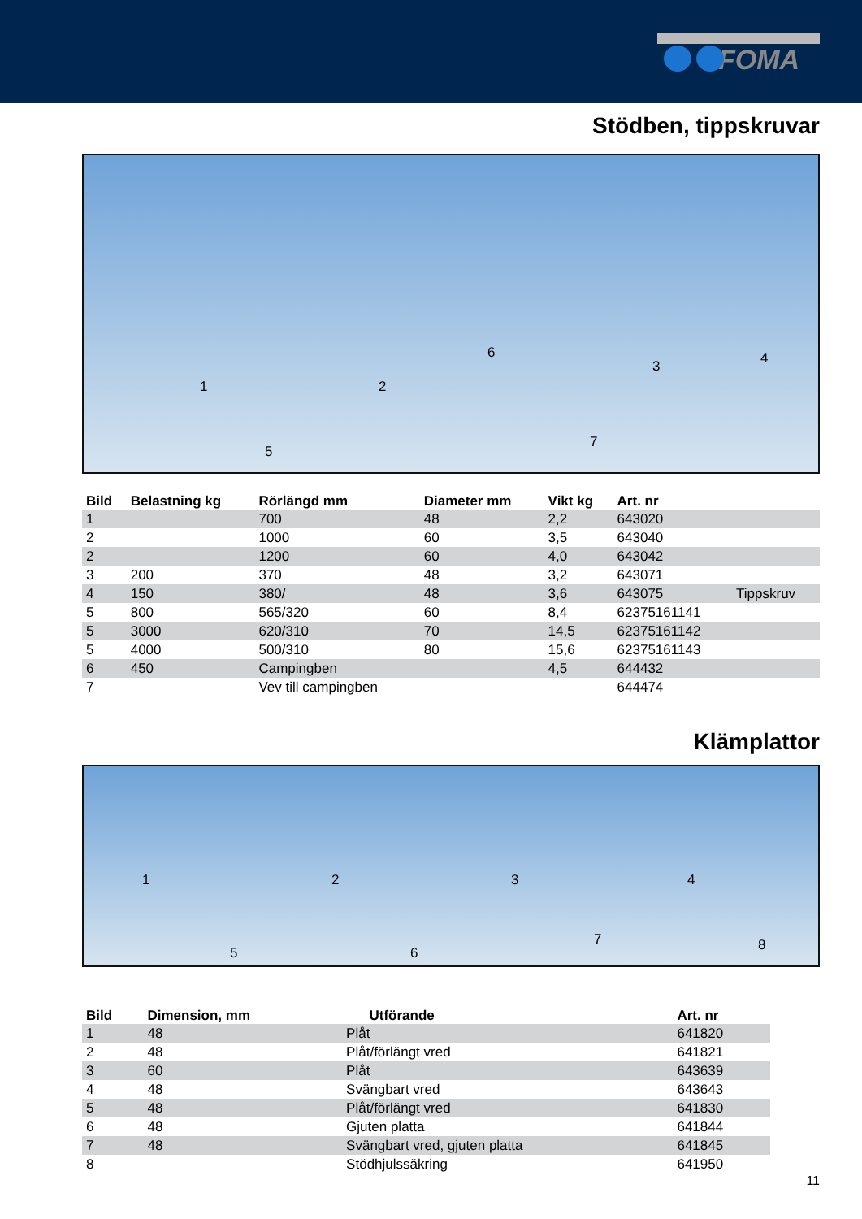FOMA
Stödben, tippskruvar
1 2
3 4
5
6
7
| Bild | Belastning kg | Rörlängd mm | Diameter mm | Vikt kg | Art. nr | |
| --- | --- | --- | --- | --- | --- | --- |
| 1 | | 700 | 48 | 2,2 | 643020 | |
| 2 | | 1000 | 60 | 3,5 | 643040 | |
| 2 | | 1200 | 60 | 4,0 | 643042 | |
| 3 | 200 | 370 | 48 | 3,2 | 643071 | |
| 4 | 150 | 380/ | 48 | 3,6 | 643075 | Tippskruv |
| 5 | 800 | 565/320 | 60 | 8,4 | 62375161141 | |
| 5 | 3000 | 620/310 | 70 | 14,5 | 62375161142 | |
| 5 | 4000 | 500/310 | 80 | 15,6 | 62375161143 | |
| 6 | 450 | Campingben | | 4,5 | 644432 | |
| 7 | | Vev till campingben | | | 644474 | |
Klämplattor
1 2 3 4
5 6
7 8
| Bild | Dimension, mm | Utförande | Art. nr |
| --- | --- | --- | --- |
| 1 | 48 | Plåt | 641820 |
| 2 | 48 | Plåt/förlängt vred | 641821 |
| 3 | 60 | Plåt | 643639 |
| 4 | 48 | Svängbart vred | 643643 |
| 5 | 48 | Plåt/förlängt vred | 641830 |
| 6 | 48 | Gjuten platta | 641844 |
| 7 | 48 | Svängbart vred, gjuten platta | 641845 |
| 8 | | Stödhjulssäkring | 641950 |
11